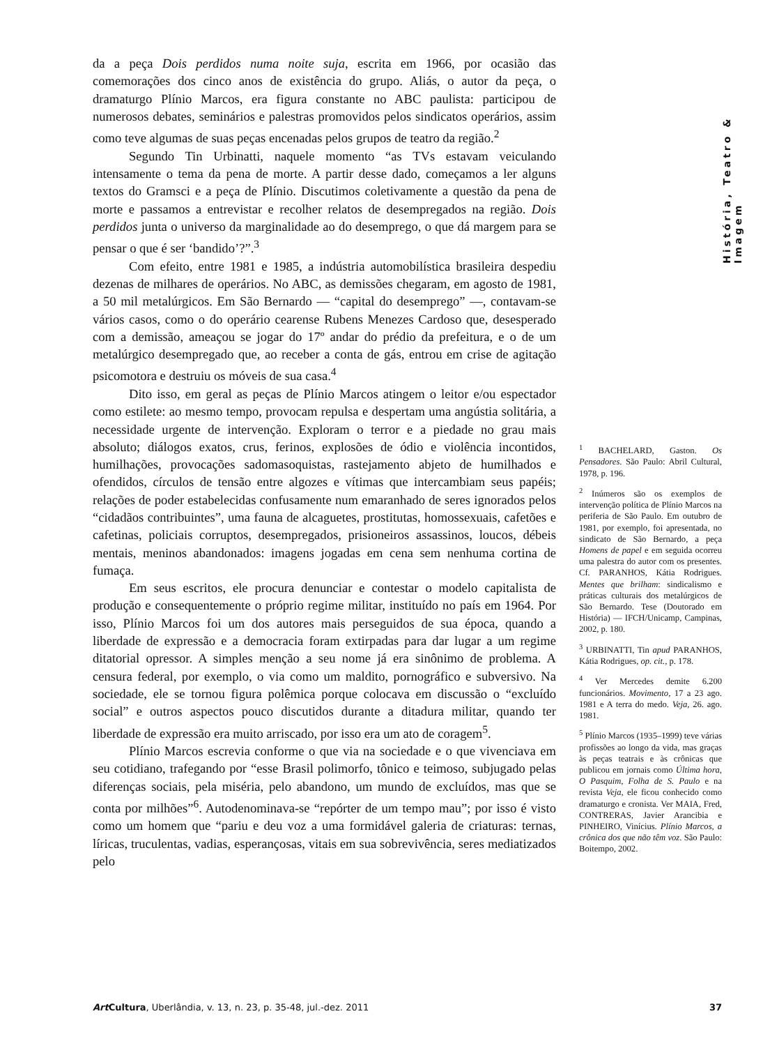História, Teatro & Imagem
da a peça Dois perdidos numa noite suja, escrita em 1966, por ocasião das comemorações dos cinco anos de existência do grupo. Aliás, o autor da peça, o dramaturgo Plínio Marcos, era figura constante no ABC paulista: participou de numerosos debates, seminários e palestras promovidos pelos sindicatos operários, assim como teve algumas de suas peças encenadas pelos grupos de teatro da região.<sup>2</sup>
Segundo Tin Urbinatti, naquele momento “as TVs estavam veiculando intensamente o tema da pena de morte. A partir desse dado, começamos a ler alguns textos do Gramsci e a peça de Plínio. Discutimos coletivamente a questão da pena de morte e passamos a entrevistar e recolher relatos de desempregados na região. Dois perdidos junta o universo da marginalidade ao do desemprego, o que dá margem para se pensar o que é ser ‘bandido’?”.<sup>3</sup>
Com efeito, entre 1981 e 1985, a indústria automobilística brasileira despediu dezenas de milhares de operários. No ABC, as demissões chegaram, em agosto de 1981, a 50 mil metalúrgicos. Em São Bernardo — “capital do desemprego” —, contavam-se vários casos, como o do operário cearense Rubens Menezes Cardoso que, desesperado com a demissão, ameaçou se jogar do 17º andar do prédio da prefeitura, e o de um metalúrgico desempregado que, ao receber a conta de gás, entrou em crise de agitação psicomotora e destruiu os móveis de sua casa.<sup>4</sup>
Dito isso, em geral as peças de Plínio Marcos atingem o leitor e/ou espectador como estilete: ao mesmo tempo, provocam repulsa e despertam uma angústia solitária, a necessidade urgente de intervenção. Exploram o terror e a piedade no grau mais absoluto; diálogos exatos, crus, ferinos, explosões de ódio e violência incontidos, humilhações, provocações sadomasoquistas, rastejamento abjeto de humilhados e ofendidos, círculos de tensão entre algozes e vítimas que intercambiam seus papéis; relações de poder estabelecidas confusamente num emaranhado de seres ignorados pelos “cidadãos contribuintes”, uma fauna de alcaguetes, prostitutas, homossexuais, cafetões e cafetinas, policiais corruptos, desempregados, prisioneiros assassinos, loucos, débeis mentais, meninos abandonados: imagens jogadas em cena sem nenhuma cortina de fumaça.
Em seus escritos, ele procura denunciar e contestar o modelo capitalista de produção e consequentemente o próprio regime militar, instituído no país em 1964. Por isso, Plínio Marcos foi um dos autores mais perseguidos de sua época, quando a liberdade de expressão e a democracia foram extirpadas para dar lugar a um regime ditatorial opressor. A simples menção a seu nome já era sinônimo de problema. A censura federal, por exemplo, o via como um maldito, pornográfico e subversivo. Na sociedade, ele se tornou figura polêmica porque colocava em discussão o “excluído social” e outros aspectos pouco discutidos durante a ditadura militar, quando ter liberdade de expressão era muito arriscado, por isso era um ato de coragem<sup>5</sup>.
Plínio Marcos escrevia conforme o que via na sociedade e o que vivenciava em seu cotidiano, trafegando por “esse Brasil polimorfo, tônico e teimoso, subjugado pelas diferenças sociais, pela miséria, pelo abandono, um mundo de excluídos, mas que se conta por milhões”<sup>6</sup>. Autodenominava-se “repórter de um tempo mau”; por isso é visto como um homem que “pariu e deu voz a uma formidável galeria de criaturas: ternas, líricas, truculentas, vadias, esperançosas, vitais em sua sobrevivência, seres mediatizados pelo
<sup>1</sup> BACHELARD, Gaston. Os Pensadores. São Paulo: Abril Cultural, 1978, p. 196.
<sup>2</sup> Inúmeros são os exemplos de intervenção política de Plínio Marcos na periferia de São Paulo. Em outubro de 1981, por exemplo, foi apresentada, no sindicato de São Bernardo, a peça Homens de papel e em seguida ocorreu uma palestra do autor com os presentes. Cf. PARANHOS, Kátia Rodrigues. Mentes que brilham: sindicalismo e práticas culturais dos metalúrgicos de São Bernardo. Tese (Doutorado em História) — IFCH/Unicamp, Campinas, 2002, p. 180.
<sup>3</sup> URBINATTI, Tin apud PARANHOS, Kátia Rodrigues, op. cit., p. 178.
<sup>4</sup> Ver Mercedes demite 6.200 funcionários. Movimento, 17 a 23 ago. 1981 e A terra do medo. Veja, 26. ago. 1981.
<sup>5</sup> Plínio Marcos (1935–1999) teve várias profissões ao longo da vida, mas graças às peças teatrais e às crônicas que publicou em jornais como Última hora, O Pasquim, Folha de S. Paulo e na revista Veja, ele ficou conhecido como dramaturgo e cronista. Ver MAIA, Fred, CONTRERAS, Javier Arancibia e PINHEIRO, Vinícius. Plínio Marcos, a crônica dos que não têm voz. São Paulo: Boitempo, 2002.
Art Cultura, Uberlândia, v. 13, n. 23, p. 35-48, jul.-dez. 2011 37